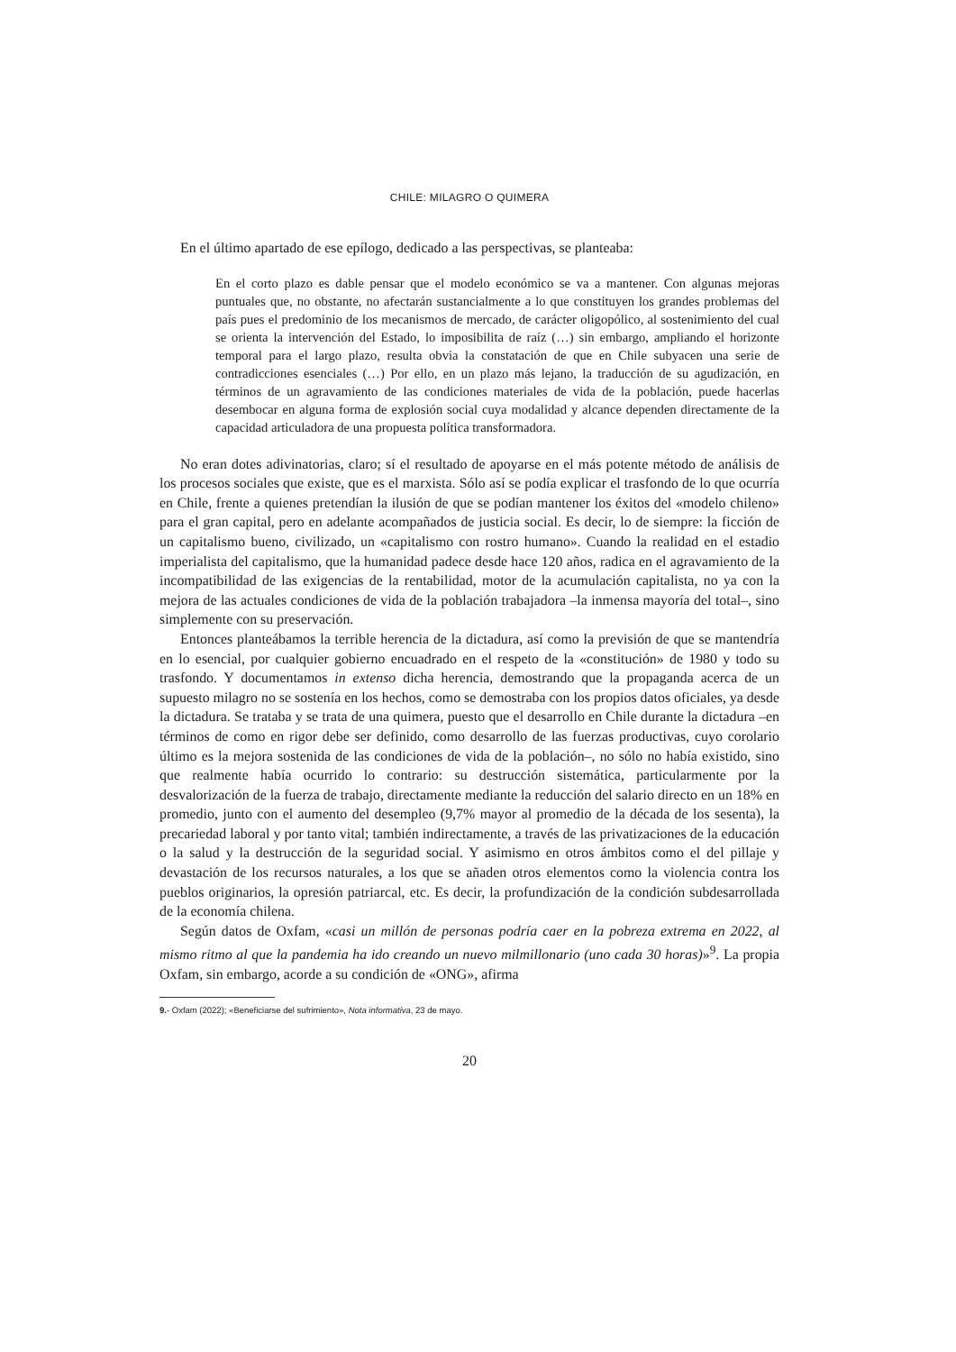CHILE: MILAGRO O QUIMERA
En el último apartado de ese epílogo, dedicado a las perspectivas, se planteaba:
En el corto plazo es dable pensar que el modelo económico se va a mantener. Con algunas mejoras puntuales que, no obstante, no afectarán sustancialmente a lo que constituyen los grandes problemas del país pues el predominio de los mecanismos de mercado, de carácter oligopólico, al sostenimiento del cual se orienta la intervención del Estado, lo imposibilita de raíz (…) sin embargo, ampliando el horizonte temporal para el largo plazo, resulta obvia la constatación de que en Chile subyacen una serie de contradicciones esenciales (…) Por ello, en un plazo más lejano, la traducción de su agudización, en términos de un agravamiento de las condiciones materiales de vida de la población, puede hacerlas desembocar en alguna forma de explosión social cuya modalidad y alcance dependen directamente de la capacidad articuladora de una propuesta política transformadora.
No eran dotes adivinatorias, claro; sí el resultado de apoyarse en el más potente método de análisis de los procesos sociales que existe, que es el marxista. Sólo así se podía explicar el trasfondo de lo que ocurría en Chile, frente a quienes pretendían la ilusión de que se podían mantener los éxitos del «modelo chileno» para el gran capital, pero en adelante acompañados de justicia social. Es decir, lo de siempre: la ficción de un capitalismo bueno, civilizado, un «capitalismo con rostro humano». Cuando la realidad en el estadio imperialista del capitalismo, que la humanidad padece desde hace 120 años, radica en el agravamiento de la incompatibilidad de las exigencias de la rentabilidad, motor de la acumulación capitalista, no ya con la mejora de las actuales condiciones de vida de la población trabajadora –la inmensa mayoría del total–, sino simplemente con su preservación.
Entonces planteábamos la terrible herencia de la dictadura, así como la previsión de que se mantendría en lo esencial, por cualquier gobierno encuadrado en el respeto de la «constitución» de 1980 y todo su trasfondo. Y documentamos in extenso dicha herencia, demostrando que la propaganda acerca de un supuesto milagro no se sostenía en los hechos, como se demostraba con los propios datos oficiales, ya desde la dictadura. Se trataba y se trata de una quimera, puesto que el desarrollo en Chile durante la dictadura –en términos de como en rigor debe ser definido, como desarrollo de las fuerzas productivas, cuyo corolario último es la mejora sostenida de las condiciones de vida de la población–, no sólo no había existido, sino que realmente había ocurrido lo contrario: su destrucción sistemática, particularmente por la desvalorización de la fuerza de trabajo, directamente mediante la reducción del salario directo en un 18% en promedio, junto con el aumento del desempleo (9,7% mayor al promedio de la década de los sesenta), la precariedad laboral y por tanto vital; también indirectamente, a través de las privatizaciones de la educación o la salud y la destrucción de la seguridad social. Y asimismo en otros ámbitos como el del pillaje y devastación de los recursos naturales, a los que se añaden otros elementos como la violencia contra los pueblos originarios, la opresión patriarcal, etc. Es decir, la profundización de la condición subdesarrollada de la economía chilena.
Según datos de Oxfam, «casi un millón de personas podría caer en la pobreza extrema en 2022, al mismo ritmo al que la pandemia ha ido creando un nuevo milmillonario (uno cada 30 horas)»<sup>9</sup>. La propia Oxfam, sin embargo, acorde a su condición de «ONG», afirma
9.- Oxfam (2022); «Beneficiarse del sufrimiento», Nota informativa, 23 de mayo.
20